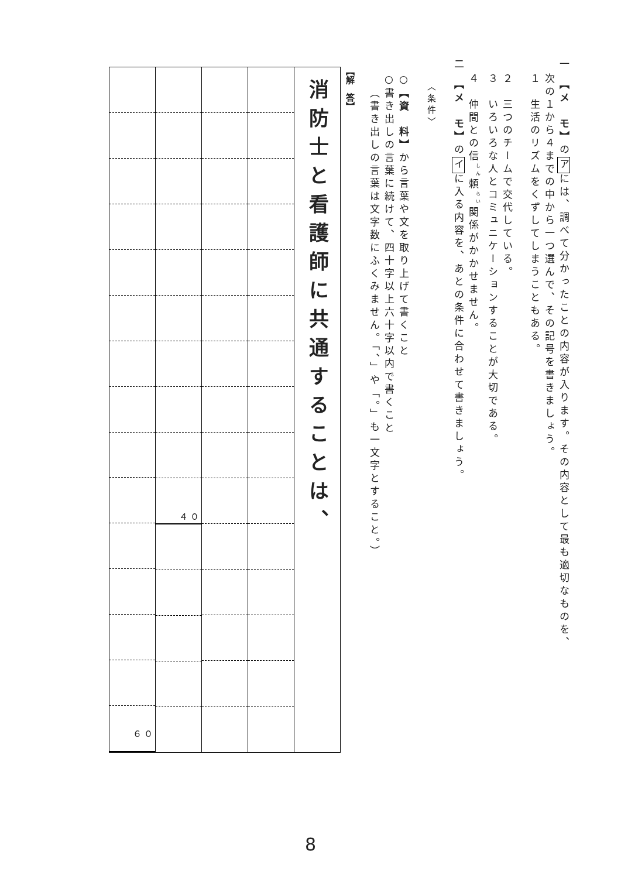一　【メ　モ】のアには、調べて分かったことの内容が入ります。その内容として最も適切なものを、
次の１から４までの中から一つ選んで、その記号を書きましょう。
１　生活のリズムをくずしてしまうこともある。
２　三つのチームで交代している。
３　いろいろな人とコミュニケーションすることが大切である。
４　仲間との信<sup>しん</sup>頼<sup>らい</sup>関係がかかせません。
二　【メ　モ】のイに入る内容を、あとの条件に合わせて書きましょう。
〈条件〉
○【資　料】から言葉や文を取り上げて書くこと
○書き出しの言葉に続けて、四十字以上六十字以内で書くこと
（書き出しの言葉は文字数にふくみません。「、」や「。」も一文字とすること。）
【解　答】
消防士と看護師に共通することは、
４０ ６０
8